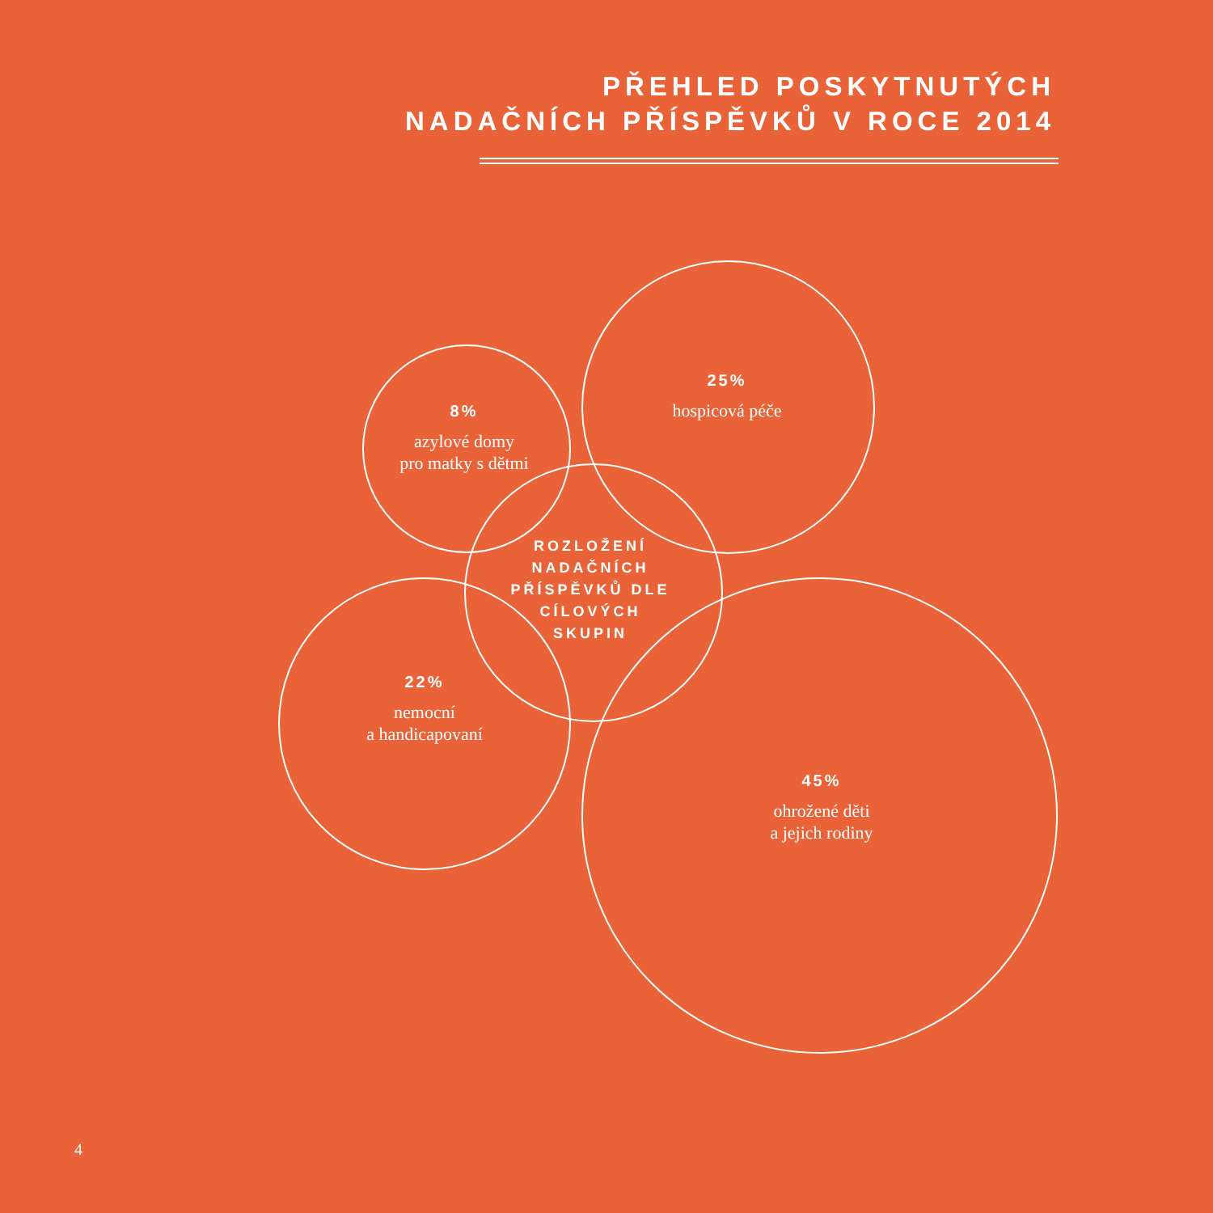PŘEHLED POSKYTNUTÝCH
NADAČNÍCH PŘÍSPĚVKŮ V ROCE 2014
8%
azylové domy
pro matky s dětmi
25%
hospicová péče
ROZLOŽENÍ
NADAČNÍCH
PŘÍSPĚVKŮ DLE
CÍLOVÝCH
SKUPIN
22%
nemocní
a handicapovaní
45%
ohrožené děti
a jejich rodiny
4